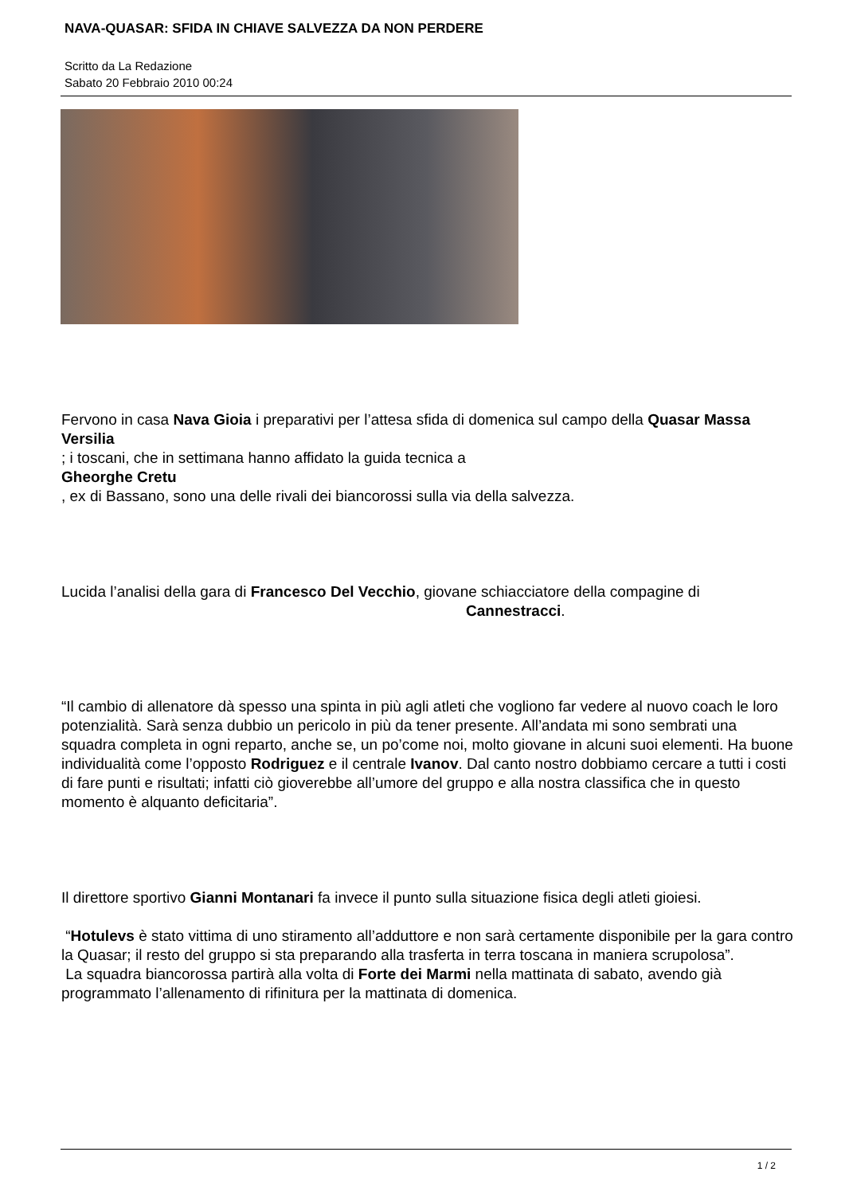NAVA-QUASAR: SFIDA IN CHIAVE SALVEZZA DA NON PERDERE
Scritto da La Redazione
Sabato 20 Febbraio 2010 00:24
Fervono in casa Nava Gioia i preparativi per l’attesa sfida di domenica sul campo della Quasar Massa Versilia
; i toscani, che in settimana hanno affidato la guida tecnica a
Gheorghe Cretu
, ex di Bassano, sono una delle rivali dei biancorossi sulla via della salvezza.
Lucida l’analisi della gara di Francesco Del Vecchio, giovane schiacciatore della compagine di
Cannestracci.
“Il cambio di allenatore dà spesso una spinta in più agli atleti che vogliono far vedere al nuovo coach le loro potenzialità. Sarà senza dubbio un pericolo in più da tener presente. All’andata mi sono sembrati una squadra completa in ogni reparto, anche se, un po’come noi, molto giovane in alcuni suoi elementi. Ha buone individualità come l’opposto Rodriguez e il centrale Ivanov. Dal canto nostro dobbiamo cercare a tutti i costi di fare punti e risultati; infatti ciò gioverebbe all’umore del gruppo e alla nostra classifica che in questo momento è alquanto deficitaria”.
Il direttore sportivo Gianni Montanari fa invece il punto sulla situazione fisica degli atleti gioiesi.
“Hotulevs è stato vittima di uno stiramento all’adduttore e non sarà certamente disponibile per la gara contro la Quasar; il resto del gruppo si sta preparando alla trasferta in terra toscana in maniera scrupolosa”.
La squadra biancorossa partirà alla volta di Forte dei Marmi nella mattinata di sabato, avendo già programmato l’allenamento di rifinitura per la mattinata di domenica.
1 / 2